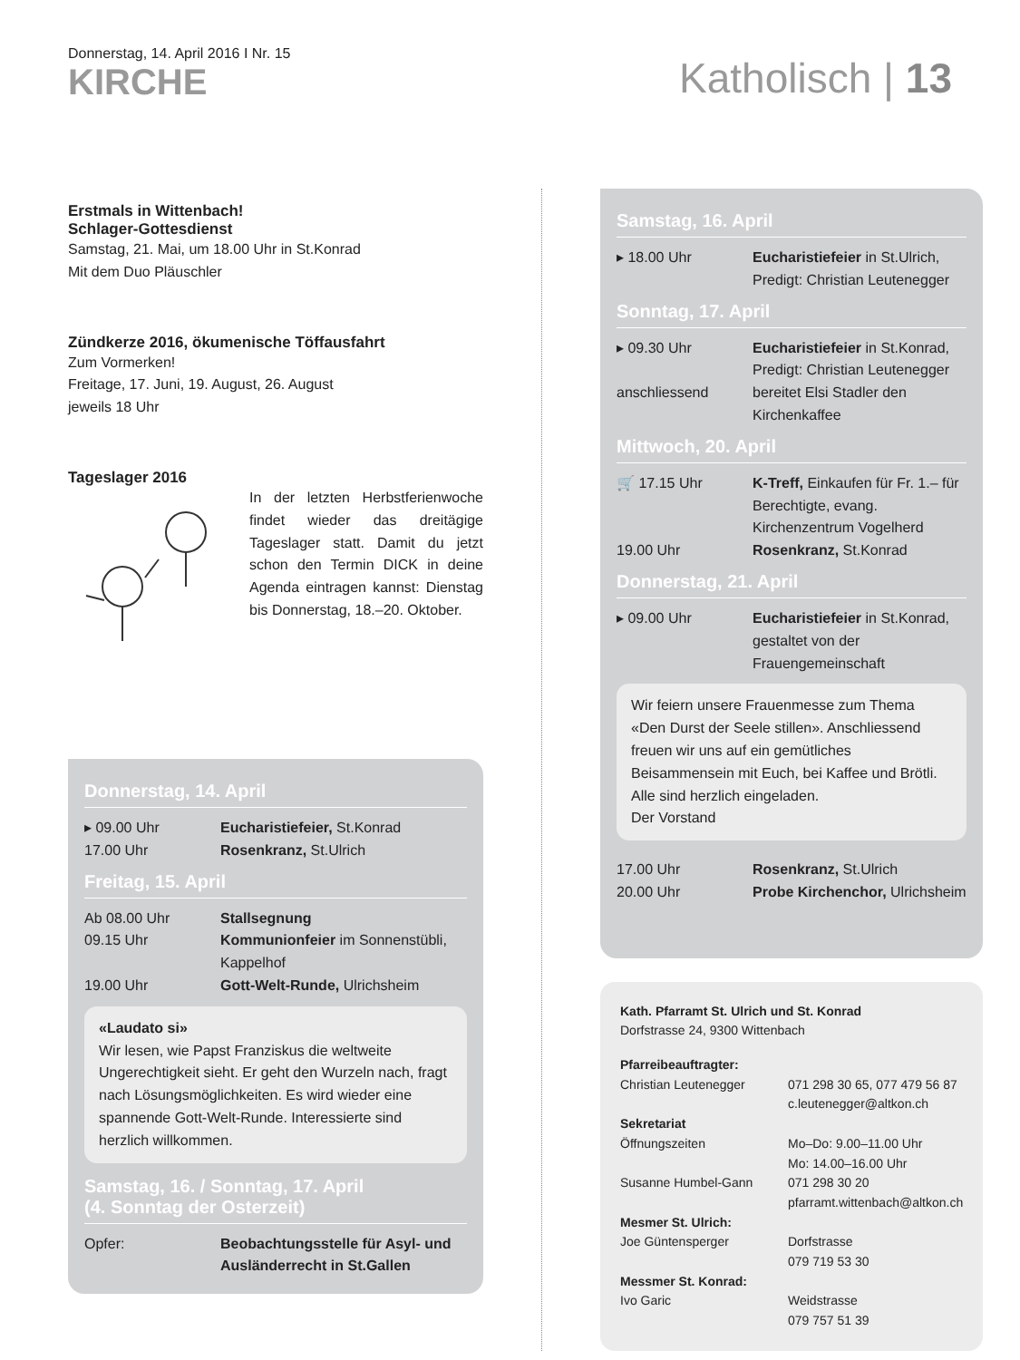Donnerstag, 14. April 2016 I Nr. 15
KIRCHE
Katholisch | 13
Erstmals in Wittenbach!
Schlager-Gottesdienst
Samstag, 21. Mai, um 18.00 Uhr in St.Konrad
Mit dem Duo Pläuschler
Zündkerze 2016, ökumenische Töffausfahrt
Zum Vormerken!
Freitage, 17. Juni, 19. August, 26. August
jeweils 18 Uhr
Tageslager 2016
In der letzten Herbstferienwoche findet wieder das dreitägige Tageslager statt. Damit du jetzt schon den Termin DICK in deine Agenda eintragen kannst: Dienstag bis Donnerstag, 18.–20. Oktober.
Donnerstag, 14. April
▸ 09.00 Uhr Eucharistiefeier, St.Konrad
17.00 Uhr Rosenkranz, St.Ulrich
Freitag, 15. April
Ab 08.00 Uhr Stallsegnung
09.15 Uhr Kommunionfeier im Sonnenstübli, Kappelhof
19.00 Uhr Gott-Welt-Runde, Ulrichsheim
«Laudato si»
Wir lesen, wie Papst Franziskus die weltweite Ungerechtigkeit sieht. Er geht den Wurzeln nach, fragt nach Lösungsmöglichkeiten. Es wird wieder eine spannende Gott-Welt-Runde. Interessierte sind herzlich willkommen.
Samstag, 16. / Sonntag, 17. April
(4. Sonntag der Osterzeit)
Opfer: Beobachtungsstelle für Asyl- und Ausländerrecht in St.Gallen
Samstag, 16. April
▸ 18.00 Uhr Eucharistiefeier in St.Ulrich, Predigt: Christian Leutenegger
Sonntag, 17. April
▸ 09.30 Uhr Eucharistiefeier in St.Konrad, Predigt: Christian Leutenegger
anschliessend bereitet Elsi Stadler den Kirchenkaffee
Mittwoch, 20. April
🛒 17.15 Uhr K-Treff, Einkaufen für Fr. 1.– für Berechtigte, evang. Kirchenzentrum Vogelherd
19.00 Uhr Rosenkranz, St.Konrad
Donnerstag, 21. April
▸ 09.00 Uhr Eucharistiefeier in St.Konrad, gestaltet von der Frauengemeinschaft
Wir feiern unsere Frauenmesse zum Thema «Den Durst der Seele stillen». Anschliessend freuen wir uns auf ein gemütliches Beisammensein mit Euch, bei Kaffee und Brötli. Alle sind herzlich eingeladen.
Der Vorstand
17.00 Uhr Rosenkranz, St.Ulrich
20.00 Uhr Probe Kirchenchor, Ulrichsheim
Kath. Pfarramt St. Ulrich und St. Konrad
Dorfstrasse 24, 9300 Wittenbach
Pfarreibeauftragter:
Christian Leutenegger 071 298 30 65, 077 479 56 87
c.leutenegger@altkon.ch
Sekretariat
Öffnungszeiten Mo–Do: 9.00–11.00 Uhr
Mo: 14.00–16.00 Uhr
Susanne Humbel-Gann 071 298 30 20
pfarramt.wittenbach@altkon.ch
Mesmer St. Ulrich:
Joe Güntensperger Dorfstrasse
079 719 53 30
Messmer St. Konrad:
Ivo Garic Weidstrasse
079 757 51 39